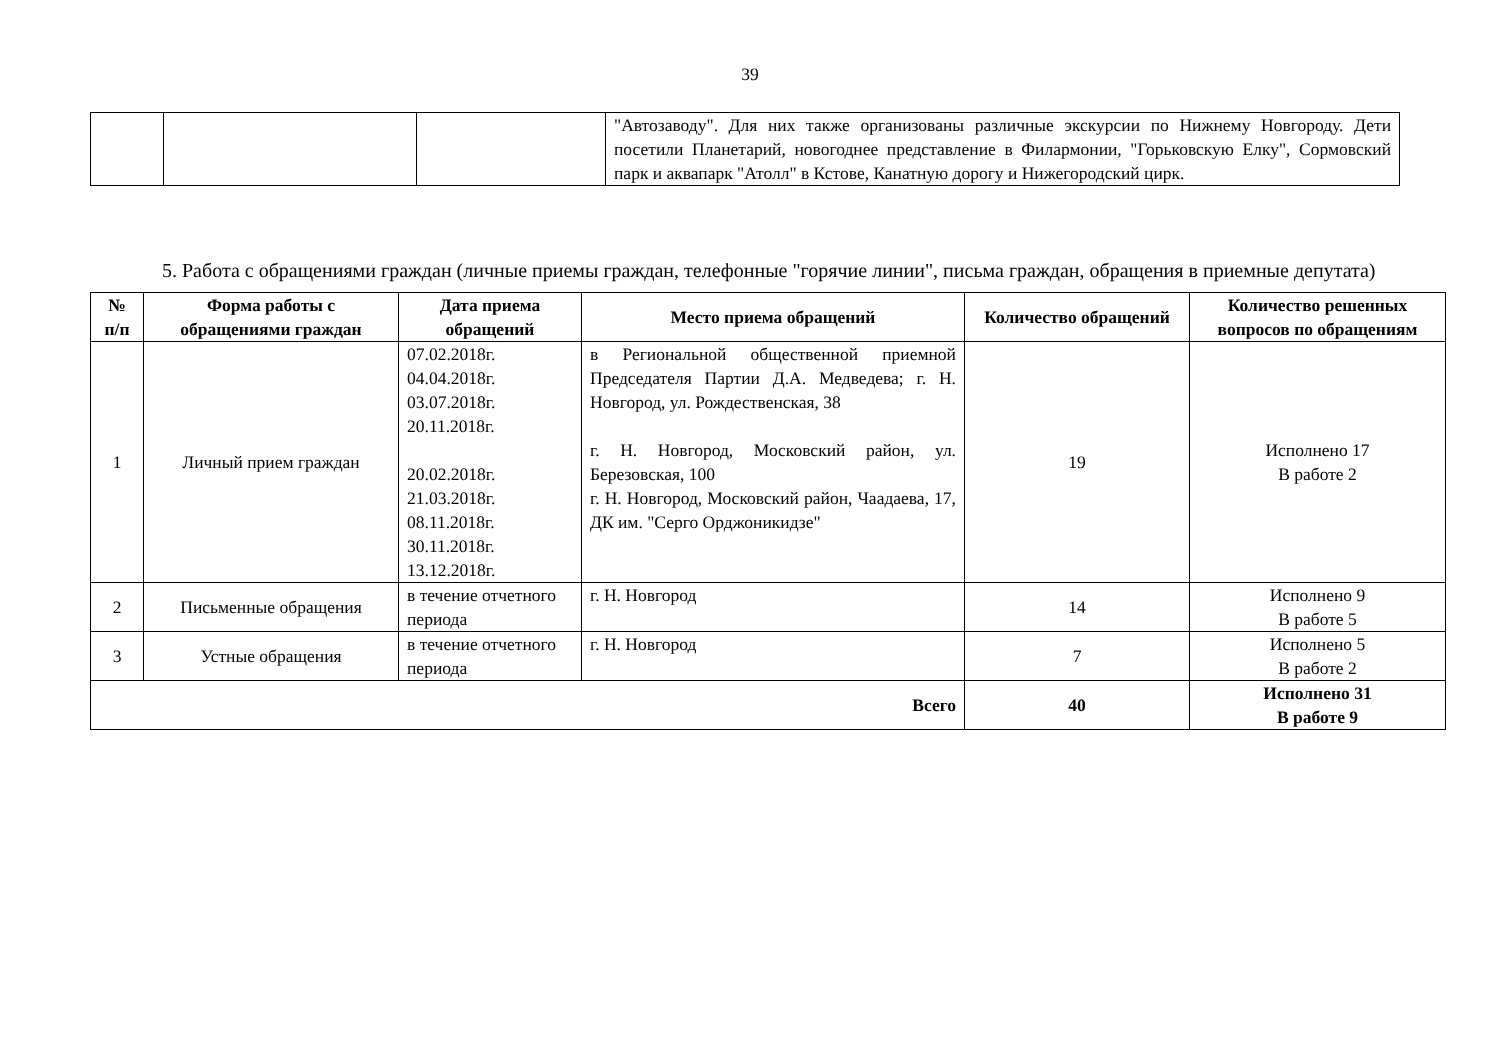39
| | | | "Автозаводу". Для них также организованы различные экскурсии по Нижнему Новгороду. Дети посетили Планетарий, новогоднее представление в Филармонии, "Горьковскую Елку", Сормовский парк и аквапарк "Атолл" в Кстове, Канатную дорогу и Нижегородский цирк. |
5. Работа с обращениями граждан (личные приемы граждан, телефонные "горячие линии", письма граждан, обращения в приемные депутата)
| № п/п | Форма работы с обращениями граждан | Дата приема обращений | Место приема обращений | Количество обращений | Количество решенных вопросов по обращениям |
| --- | --- | --- | --- | --- | --- |
| 1 | Личный прием граждан | 07.02.2018г. 04.04.2018г. 03.07.2018г. 20.11.2018г. 20.02.2018г. 21.03.2018г. 08.11.2018г. 30.11.2018г. 13.12.2018г. | в Региональной общественной приемной Председателя Партии Д.А. Медведева; г. Н. Новгород, ул. Рождественская, 38 г. Н. Новгород, Московский район, ул. Березовская, 100 г. Н. Новгород, Московский район, Чаадаева, 17, ДК им. "Серго Орджоникидзе" | 19 | Исполнено 17 В работе 2 |
| 2 | Письменные обращения | в течение отчетного периода | г. Н. Новгород | 14 | Исполнено 9 В работе 5 |
| 3 | Устные обращения | в течение отчетного периода | г. Н. Новгород | 7 | Исполнено 5 В работе 2 |
| Всего | | | | 40 | Исполнено 31 В работе 9 |